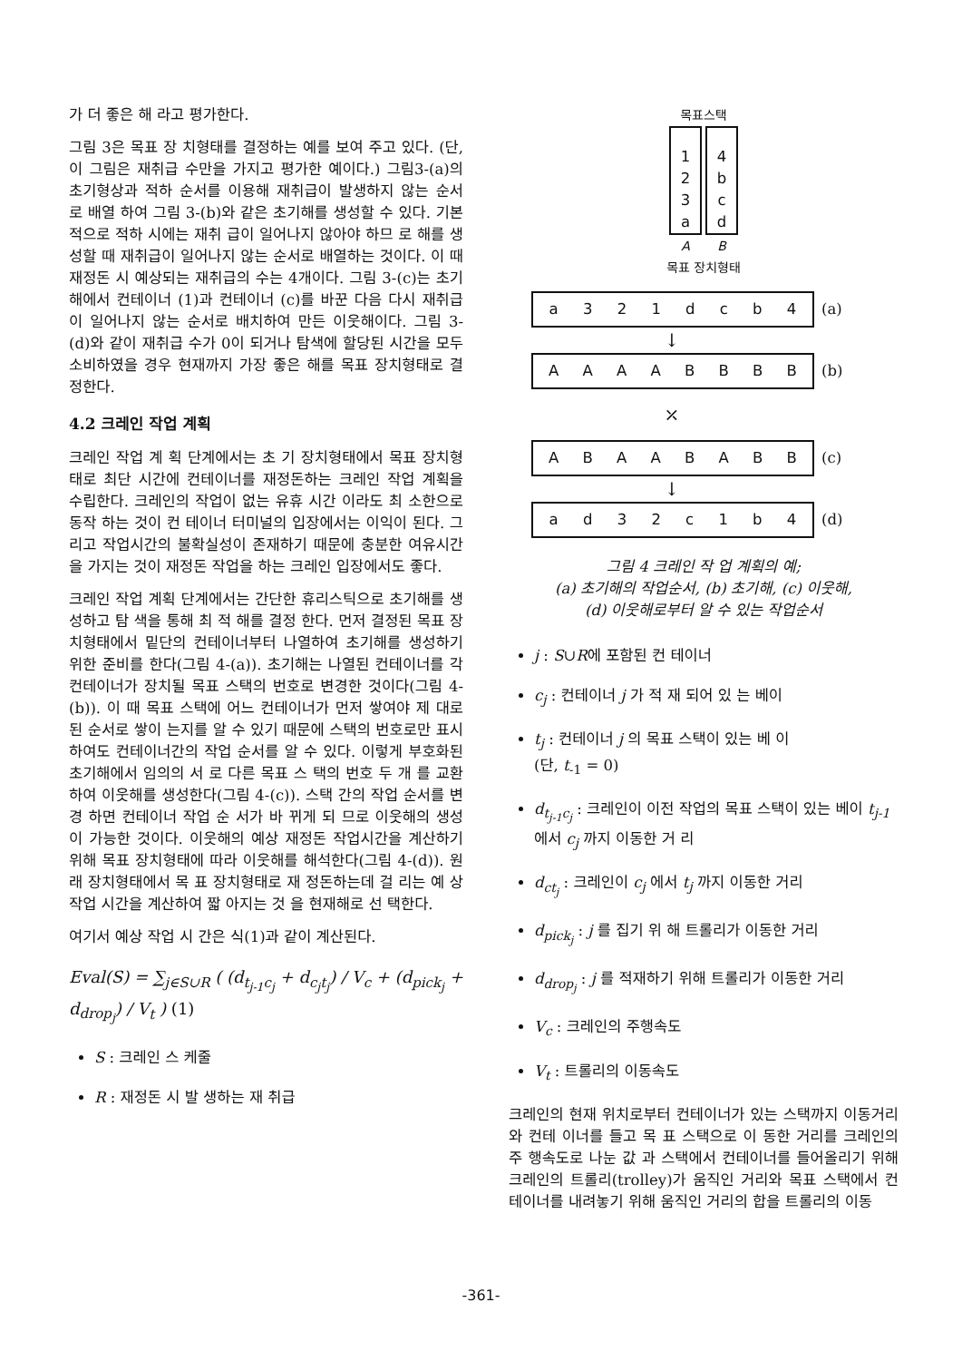가 더 좋은 해 라고 평가한다.
그림 3은 목표 장 치형태를 결정하는 예를 보여 주고 있다. (단, 이 그림은 재취급 수만을 가지고 평가한 예이다.) 그림3-(a)의 초기형상과 적하 순서를 이용해 재취급이 발생하지 않는 순서 로 배열 하여 그림 3-(b)와 같은 초기해를 생성할 수 있다. 기본적으로 적하 시에는 재취 급이 일어나지 않아야 하므 로 해를 생 성할 때 재취급이 일어나지 않는 순서로 배열하는 것이다. 이 때 재정돈 시 예상되는 재취급의 수는 4개이다. 그림 3-(c)는 초기해에서 컨테이너 (1)과 컨테이너 (c)를 바꾼 다음 다시 재취급이 일어나지 않는 순서로 배치하여 만든 이웃해이다. 그림 3-(d)와 같이 재취급 수가 0이 되거나 탐색에 할당된 시간을 모두 소비하였을 경우 현재까지 가장 좋은 해를 목표 장치형태로 결 정한다.
4.2 크레인 작업 계획
크레인 작업 계 획 단계에서는 초 기 장치형태에서 목표 장치형태로 최단 시간에 컨테이너를 재정돈하는 크레인 작업 계획을 수립한다. 크레인의 작업이 없는 유휴 시간 이라도 최 소한으로 동작 하는 것이 컨 테이너 터미널의 입장에서는 이익이 된다. 그리고 작업시간의 불확실성이 존재하기 때문에 충분한 여유시간을 가지는 것이 재정돈 작업을 하는 크레인 입장에서도 좋다.
크레인 작업 계획 단계에서는 간단한 휴리스틱으로 초기해를 생성하고 탐 색을 통해 최 적 해를 결정 한다. 먼저 결정된 목표 장치형태에서 밑단의 컨테이너부터 나열하여 초기해를 생성하기 위한 준비를 한다(그림 4-(a)). 초기해는 나열된 컨테이너를 각 컨테이너가 장치될 목표 스택의 번호로 변경한 것이다(그림 4-(b)). 이 때 목표 스택에 어느 컨테이너가 먼저 쌓여야 제 대로 된 순서로 쌓이 는지를 알 수 있기 때문에 스택의 번호로만 표시하여도 컨테이너간의 작업 순서를 알 수 있다. 이렇게 부호화된 초기해에서 임의의 서 로 다른 목표 스 택의 번호 두 개 를 교환 하여 이웃해를 생성한다(그림 4-(c)). 스택 간의 작업 순서를 변경 하면 컨테이너 작업 순 서가 바 뀌게 되 므로 이웃해의 생성이 가능한 것이다. 이웃해의 예상 재정돈 작업시간을 계산하기 위해 목표 장치형태에 따라 이웃해를 해석한다(그림 4-(d)). 원래 장치형태에서 목 표 장치형태로 재 정돈하는데 걸 리는 예 상 작업 시간을 계산하여 짧 아지는 것 을 현재해로 선 택한다.
여기서 예상 작업 시 간은 식(1)과 같이 계산된다.
Eval(S) = ∑<sub>j∈S∪R</sub> ( (d<sub>t<sub>j-1</sub>c<sub>j</sub></sub> + d<sub>c<sub>j</sub>t<sub>j</sub></sub>) / V<sub>c</sub> + (d<sub>pick<sub>j</sub></sub> + d<sub>drop<sub>j</sub></sub>) / V<sub>t</sub> ) (1)
S : 크레인 스 케줄
R : 재정돈 시 발 생하는 재 취급
목표스택
1
2
3
a
4
b
c
d
A B
목표 장치형태
a 3 2 1 d c b 4
(a)
↓
A A A A B B B B
(b)
⤫
A B A A B A B B
(c)
↓
a d 3 2 c 1 b 4
(d)
그림 4 크레인 작 업 계획의 예;
(a) 초기해의 작업순서, (b) 초기해, (c) 이웃해,
(d) 이웃해로부터 알 수 있는 작업순서
j : S∪R에 포함된 컨 테이너
c<sub>j</sub> : 컨테이너 j 가 적 재 되어 있 는 베이
t<sub>j</sub> : 컨테이너 j 의 목표 스택이 있는 베 이
(단, t<sub>-1</sub> = 0)
d<sub>t<sub>j-1</sub>c<sub>j</sub></sub> : 크레인이 이전 작업의 목표 스택이 있는 베이 t<sub>j-1</sub> 에서 c<sub>j</sub> 까지 이동한 거 리
d<sub>ct<sub>j</sub></sub> : 크레인이 c<sub>j</sub> 에서 t<sub>j</sub> 까지 이동한 거리
d<sub>pick<sub>j</sub></sub> : j 를 집기 위 해 트롤리가 이동한 거리
d<sub>drop<sub>j</sub></sub> : j 를 적재하기 위해 트롤리가 이동한 거리
V<sub>c</sub> : 크레인의 주행속도
V<sub>t</sub> : 트롤리의 이동속도
크레인의 현재 위치로부터 컨테이너가 있는 스택까지 이동거리와 컨테 이너를 들고 목 표 스택으로 이 동한 거리를 크레인의 주 행속도로 나눈 값 과 스택에서 컨테이너를 들어올리기 위해 크레인의 트롤리(trolley)가 움직인 거리와 목표 스택에서 컨테이너를 내려놓기 위해 움직인 거리의 합을 트롤리의 이동
-361-